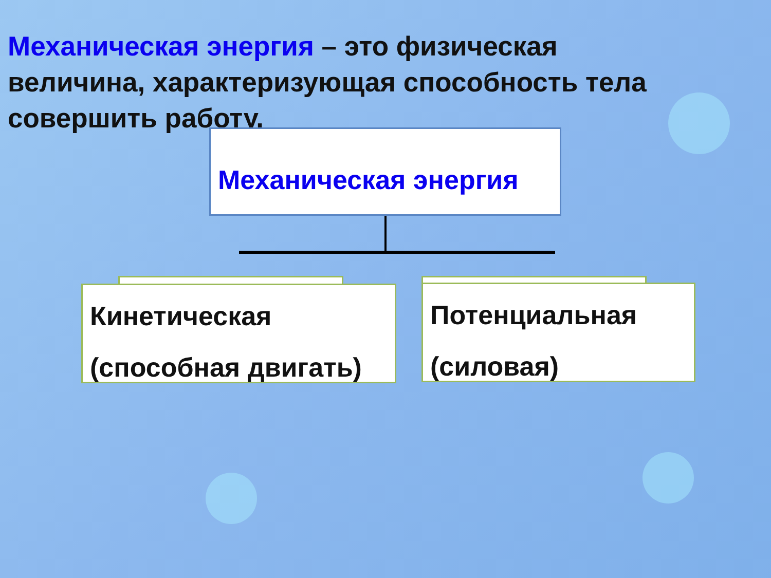Механическая энергия – это физическая величина, характеризующая способность тела совершить работу.
Механическая энергия
Кинетическая (способная двигать)
Потенциальная (силовая)